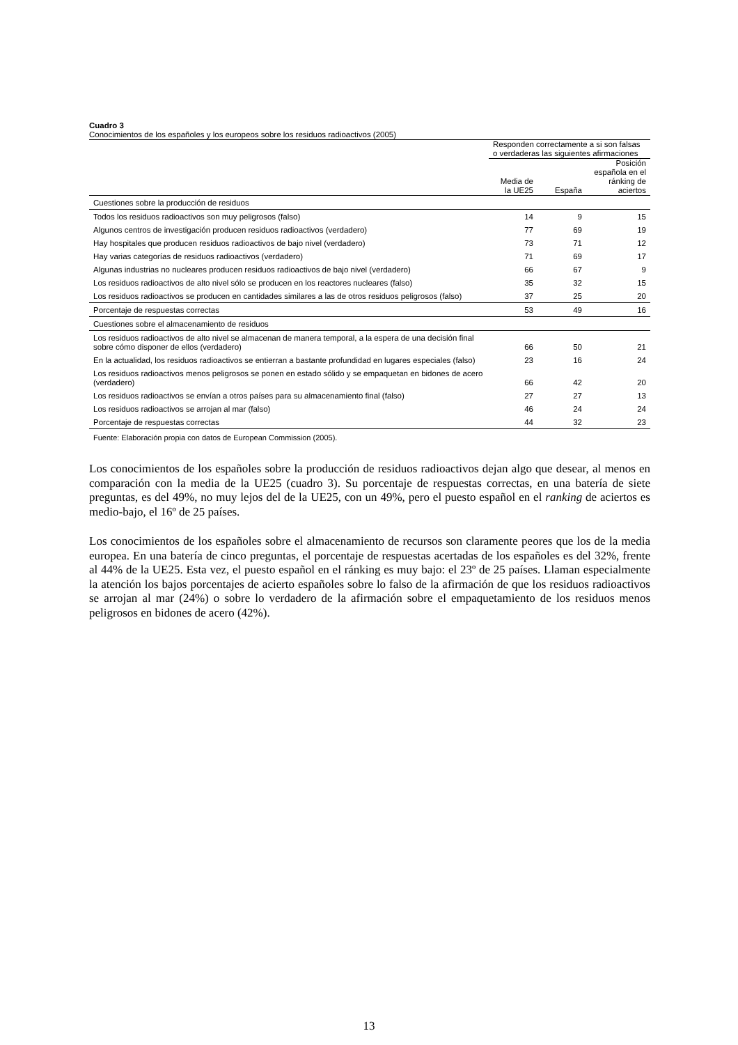Cuadro 3
Conocimientos de los españoles y los europeos sobre los residuos radioactivos (2005)
| | Responden correctamente a si son falsas o verdaderas las siguientes afirmaciones | | |
| --- | --- | --- | --- |
| | Media de la UE25 | España | Posición española en el ránking de aciertos |
| Cuestiones sobre la producción de residuos | | | |
| Todos los residuos radioactivos son muy peligrosos (falso) | 14 | 9 | 15 |
| Algunos centros de investigación producen residuos radioactivos (verdadero) | 77 | 69 | 19 |
| Hay hospitales que producen residuos radioactivos de bajo nivel (verdadero) | 73 | 71 | 12 |
| Hay varias categorías de residuos radioactivos (verdadero) | 71 | 69 | 17 |
| Algunas industrias no nucleares producen residuos radioactivos de bajo nivel (verdadero) | 66 | 67 | 9 |
| Los residuos radioactivos de alto nivel sólo se producen en los reactores nucleares (falso) | 35 | 32 | 15 |
| Los residuos radioactivos se producen en cantidades similares a las de otros residuos peligrosos (falso) | 37 | 25 | 20 |
| Porcentaje de respuestas correctas | 53 | 49 | 16 |
| Cuestiones sobre el almacenamiento de residuos | | | |
| Los residuos radioactivos de alto nivel se almacenan de manera temporal, a la espera de una decisión final sobre cómo disponer de ellos (verdadero) | 66 | 50 | 21 |
| En la actualidad, los residuos radioactivos se entierran a bastante profundidad en lugares especiales (falso) | 23 | 16 | 24 |
| Los residuos radioactivos menos peligrosos se ponen en estado sólido y se empaquetan en bidones de acero (verdadero) | 66 | 42 | 20 |
| Los residuos radioactivos se envían a otros países para su almacenamiento final (falso) | 27 | 27 | 13 |
| Los residuos radioactivos se arrojan al mar (falso) | 46 | 24 | 24 |
| Porcentaje de respuestas correctas | 44 | 32 | 23 |
| Fuente: Elaboración propia con datos de European Commission (2005). | | | |
Los conocimientos de los españoles sobre la producción de residuos radioactivos dejan algo que desear, al menos en comparación con la media de la UE25 (cuadro 3). Su porcentaje de respuestas correctas, en una batería de siete preguntas, es del 49%, no muy lejos del de la UE25, con un 49%, pero el puesto español en el ranking de aciertos es medio-bajo, el 16º de 25 países.
Los conocimientos de los españoles sobre el almacenamiento de recursos son claramente peores que los de la media europea. En una batería de cinco preguntas, el porcentaje de respuestas acertadas de los españoles es del 32%, frente al 44% de la UE25. Esta vez, el puesto español en el ránking es muy bajo: el 23º de 25 países. Llaman especialmente la atención los bajos porcentajes de acierto españoles sobre lo falso de la afirmación de que los residuos radioactivos se arrojan al mar (24%) o sobre lo verdadero de la afirmación sobre el empaquetamiento de los residuos menos peligrosos en bidones de acero (42%).
13